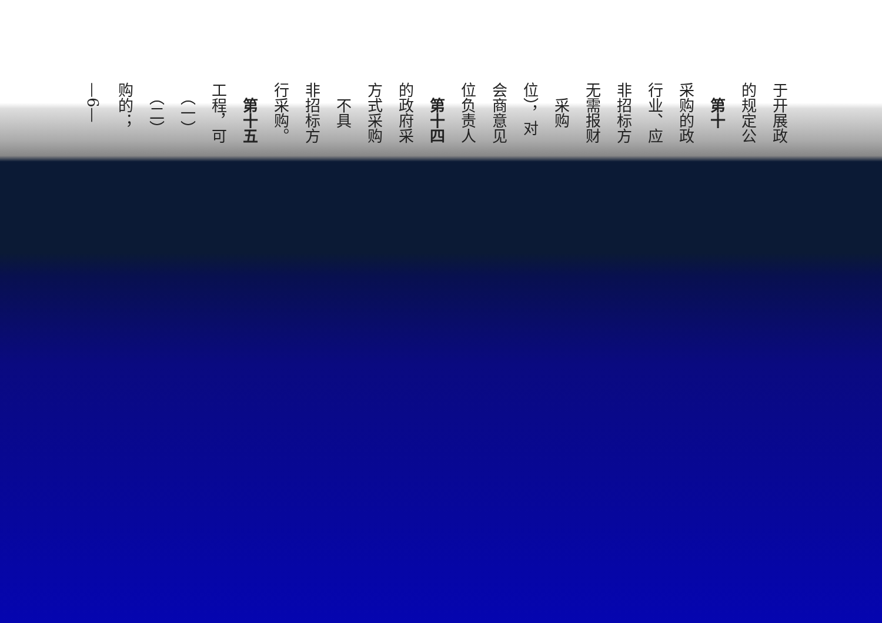于开展政
的规定公
　第十
采购的政
行业、应
非招标方
无需报财
　采购
位），对
会商意见
位负责人
　第十四
的政府采
方式采购
　不具
非招标方
行采购。
　第十五
工程，可
　（一）
　（二）
购的；
—6—